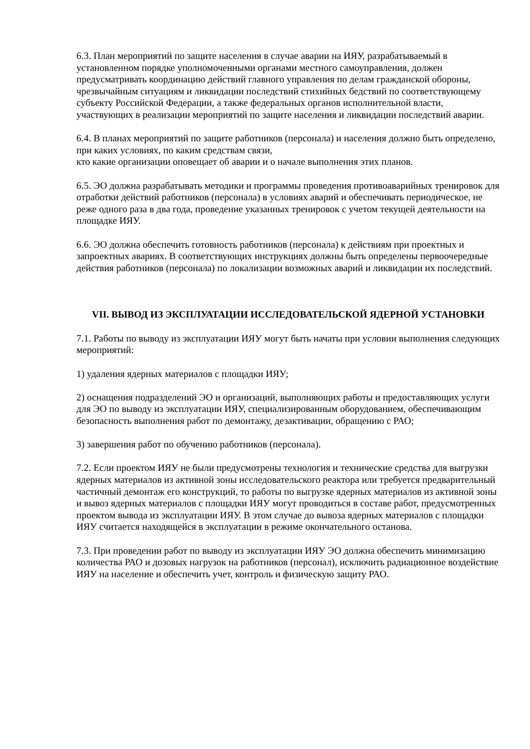6.3. План мероприятий по защите населения в случае аварии на ИЯУ, разрабатываемый в установленном порядке уполномоченными органами местного самоуправления, должен предусматривать координацию действий главного управления по делам гражданской обороны, чрезвычайным ситуациям и ликвидации последствий стихийных бедствий по соответствующему субъекту Российской Федерации, а также федеральных органов исполнительной власти, участвующих в реализации мероприятий по защите населения и ликвидации последствий аварии.
6.4. В планах мероприятий по защите работников (персонала) и населения должно быть определено, при каких условиях, по каким средствам связи,
кто какие организации оповещает об аварии и о начале выполнения этих планов.
6.5. ЭО должна разрабатывать методики и программы проведения противоаварийных тренировок для отработки действий работников (персонала) в условиях аварий и обеспечивать периодическое, не реже одного раза в два года, проведение указанных тренировок с учетом текущей деятельности на площадке ИЯУ.
6.6. ЭО должна обеспечить готовность работников (персонала) к действиям при проектных и запроектных авариях. В соответствующих инструкциях должны быть определены первоочередные действия работников (персонала) по локализации возможных аварий и ликвидации их последствий.
VII. ВЫВОД ИЗ ЭКСПЛУАТАЦИИ ИССЛЕДОВАТЕЛЬСКОЙ ЯДЕРНОЙ УСТАНОВКИ
7.1. Работы по выводу из эксплуатации ИЯУ могут быть начаты при условии выполнения следующих мероприятий:
1) удаления ядерных материалов с площадки ИЯУ;
2) оснащения подразделений ЭО и организаций, выполняющих работы и предоставляющих услуги для ЭО по выводу из эксплуатации ИЯУ, специализированным оборудованием, обеспечивающим безопасность выполнения работ по демонтажу, дезактивации, обращению с РАО;
3) завершения работ по обучению работников (персонала).
7.2. Если проектом ИЯУ не были предусмотрены технология и технические средства для выгрузки ядерных материалов из активной зоны исследовательского реактора или требуется предварительный частичный демонтаж его конструкций, то работы по выгрузке ядерных материалов из активной зоны и вывоз ядерных материалов с площадки ИЯУ могут проводиться в составе работ, предусмотренных проектом вывода из эксплуатации ИЯУ. В этом случае до вывоза ядерных материалов с площадки ИЯУ считается находящейся в эксплуатации в режиме окончательного останова.
7.3. При проведении работ по выводу из эксплуатации ИЯУ ЭО должна обеспечить минимизацию количества РАО и дозовых нагрузок на работников (персонал), исключить радиационное воздействие ИЯУ на население и обеспечить учет, контроль и физическую защиту РАО.